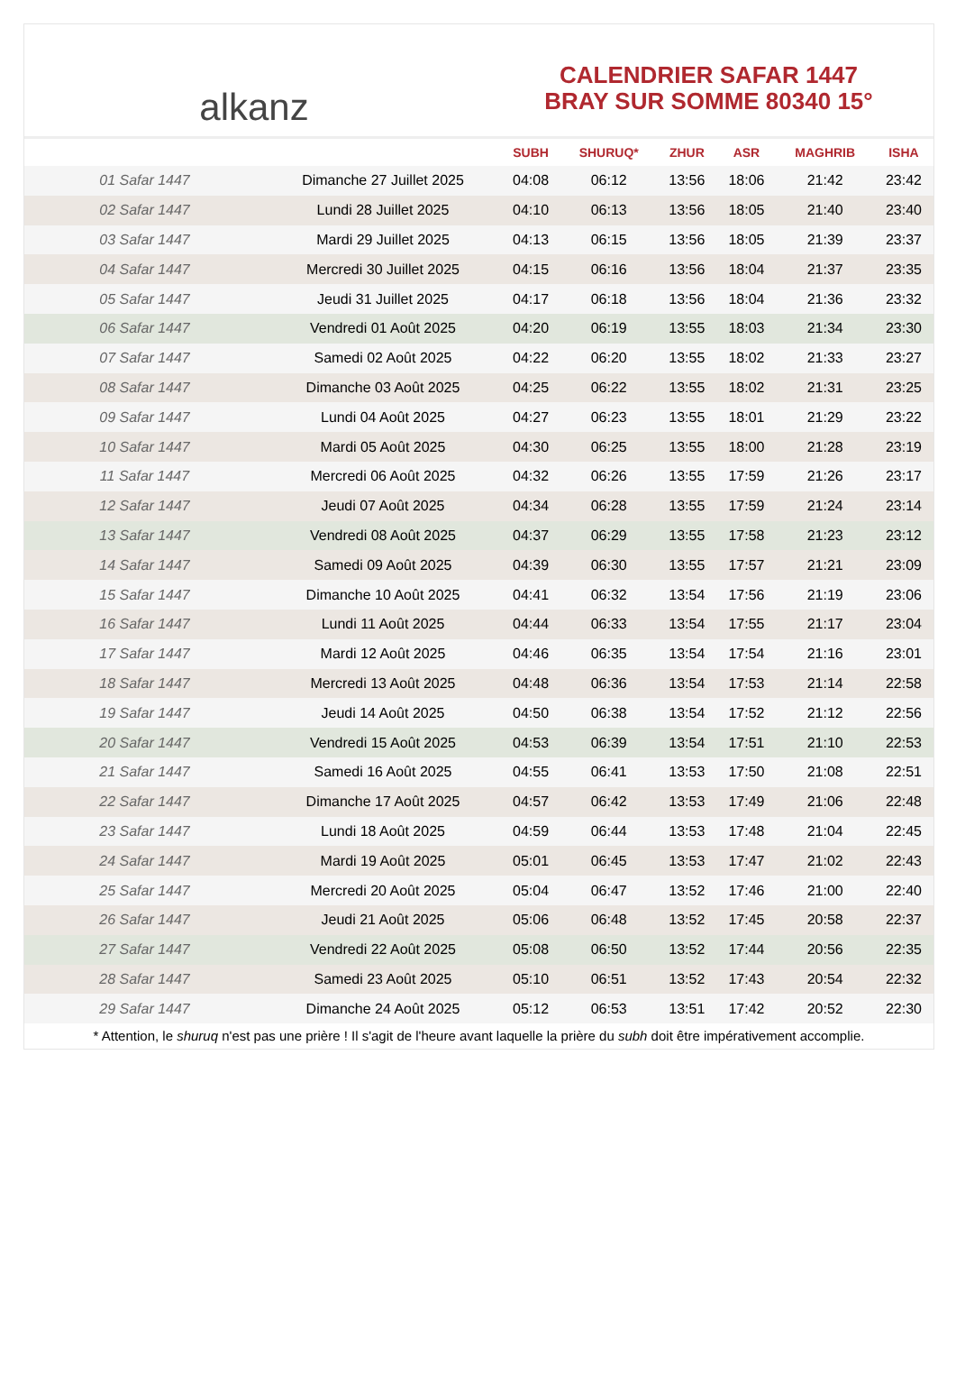alkanz
CALENDRIER SAFAR 1447
BRAY SUR SOMME 80340 15°
| | | SUBH | SHURUQ* | ZHUR | ASR | MAGHRIB | ISHA |
| --- | --- | --- | --- | --- | --- | --- | --- |
| 01 Safar 1447 | Dimanche 27 Juillet 2025 | 04:08 | 06:12 | 13:56 | 18:06 | 21:42 | 23:42 |
| 02 Safar 1447 | Lundi 28 Juillet 2025 | 04:10 | 06:13 | 13:56 | 18:05 | 21:40 | 23:40 |
| 03 Safar 1447 | Mardi 29 Juillet 2025 | 04:13 | 06:15 | 13:56 | 18:05 | 21:39 | 23:37 |
| 04 Safar 1447 | Mercredi 30 Juillet 2025 | 04:15 | 06:16 | 13:56 | 18:04 | 21:37 | 23:35 |
| 05 Safar 1447 | Jeudi 31 Juillet 2025 | 04:17 | 06:18 | 13:56 | 18:04 | 21:36 | 23:32 |
| 06 Safar 1447 | Vendredi 01 Août 2025 | 04:20 | 06:19 | 13:55 | 18:03 | 21:34 | 23:30 |
| 07 Safar 1447 | Samedi 02 Août 2025 | 04:22 | 06:20 | 13:55 | 18:02 | 21:33 | 23:27 |
| 08 Safar 1447 | Dimanche 03 Août 2025 | 04:25 | 06:22 | 13:55 | 18:02 | 21:31 | 23:25 |
| 09 Safar 1447 | Lundi 04 Août 2025 | 04:27 | 06:23 | 13:55 | 18:01 | 21:29 | 23:22 |
| 10 Safar 1447 | Mardi 05 Août 2025 | 04:30 | 06:25 | 13:55 | 18:00 | 21:28 | 23:19 |
| 11 Safar 1447 | Mercredi 06 Août 2025 | 04:32 | 06:26 | 13:55 | 17:59 | 21:26 | 23:17 |
| 12 Safar 1447 | Jeudi 07 Août 2025 | 04:34 | 06:28 | 13:55 | 17:59 | 21:24 | 23:14 |
| 13 Safar 1447 | Vendredi 08 Août 2025 | 04:37 | 06:29 | 13:55 | 17:58 | 21:23 | 23:12 |
| 14 Safar 1447 | Samedi 09 Août 2025 | 04:39 | 06:30 | 13:55 | 17:57 | 21:21 | 23:09 |
| 15 Safar 1447 | Dimanche 10 Août 2025 | 04:41 | 06:32 | 13:54 | 17:56 | 21:19 | 23:06 |
| 16 Safar 1447 | Lundi 11 Août 2025 | 04:44 | 06:33 | 13:54 | 17:55 | 21:17 | 23:04 |
| 17 Safar 1447 | Mardi 12 Août 2025 | 04:46 | 06:35 | 13:54 | 17:54 | 21:16 | 23:01 |
| 18 Safar 1447 | Mercredi 13 Août 2025 | 04:48 | 06:36 | 13:54 | 17:53 | 21:14 | 22:58 |
| 19 Safar 1447 | Jeudi 14 Août 2025 | 04:50 | 06:38 | 13:54 | 17:52 | 21:12 | 22:56 |
| 20 Safar 1447 | Vendredi 15 Août 2025 | 04:53 | 06:39 | 13:54 | 17:51 | 21:10 | 22:53 |
| 21 Safar 1447 | Samedi 16 Août 2025 | 04:55 | 06:41 | 13:53 | 17:50 | 21:08 | 22:51 |
| 22 Safar 1447 | Dimanche 17 Août 2025 | 04:57 | 06:42 | 13:53 | 17:49 | 21:06 | 22:48 |
| 23 Safar 1447 | Lundi 18 Août 2025 | 04:59 | 06:44 | 13:53 | 17:48 | 21:04 | 22:45 |
| 24 Safar 1447 | Mardi 19 Août 2025 | 05:01 | 06:45 | 13:53 | 17:47 | 21:02 | 22:43 |
| 25 Safar 1447 | Mercredi 20 Août 2025 | 05:04 | 06:47 | 13:52 | 17:46 | 21:00 | 22:40 |
| 26 Safar 1447 | Jeudi 21 Août 2025 | 05:06 | 06:48 | 13:52 | 17:45 | 20:58 | 22:37 |
| 27 Safar 1447 | Vendredi 22 Août 2025 | 05:08 | 06:50 | 13:52 | 17:44 | 20:56 | 22:35 |
| 28 Safar 1447 | Samedi 23 Août 2025 | 05:10 | 06:51 | 13:52 | 17:43 | 20:54 | 22:32 |
| 29 Safar 1447 | Dimanche 24 Août 2025 | 05:12 | 06:53 | 13:51 | 17:42 | 20:52 | 22:30 |
* Attention, le shuruq n'est pas une prière ! Il s'agit de l'heure avant laquelle la prière du subh doit être impérativement accomplie.